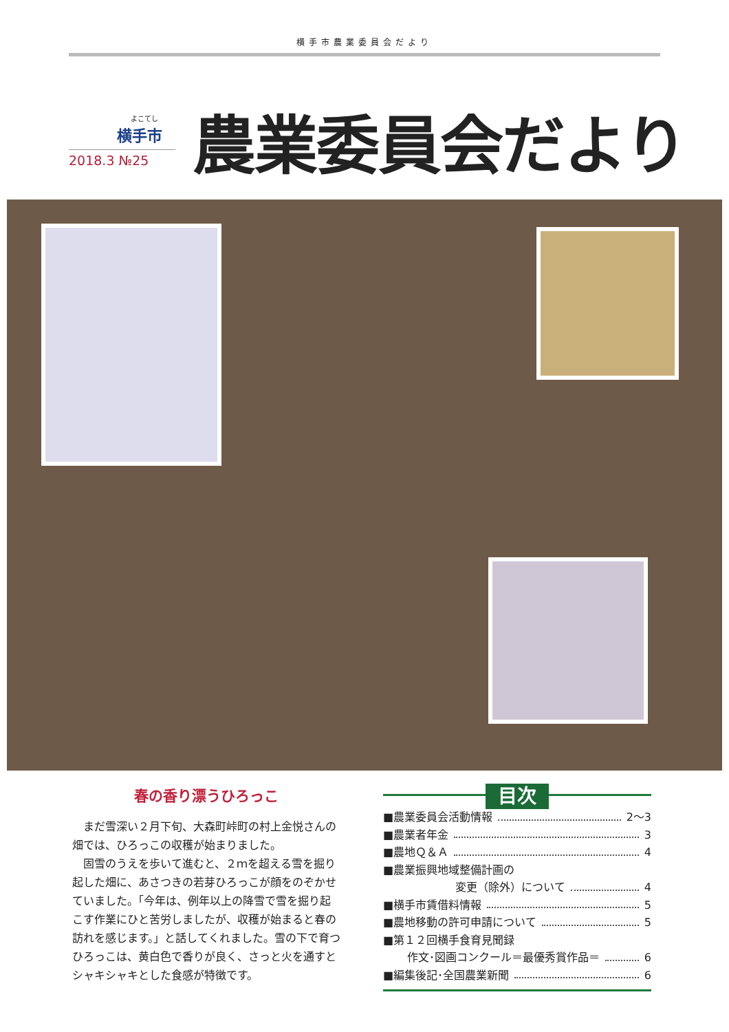横手市農業委員会だより
よこてし
横手市
2018.3 №25
農業委員会だより
春の香り漂うひろっこ
まだ雪深い２月下旬、大森町峠町の村上金悦さんの畑では、ひろっこの収穫が始まりました。
固雪のうえを歩いて進むと、２ｍを超える雪を掘り起した畑に、あさつきの若芽ひろっこが顔をのぞかせていました。「今年は、例年以上の降雪で雪を掘り起こす作業にひと苦労しましたが、収穫が始まると春の訪れを感じます。」と話してくれました。雪の下で育つひろっこは、黄白色で香りが良く、さっと火を通すとシャキシャキとした食感が特徴です。
目次
■農業委員会活動情報 2～3
■農業者年金 3
■農地Ｑ＆Ａ 4
■農業振興地域整備計画の
変更（除外）について 4
■横手市賃借料情報 5
■農地移動の許可申請について 5
■第１２回横手食育見聞録
作文･図画コンクール＝最優秀賞作品＝ 6
■編集後記･全国農業新聞 6